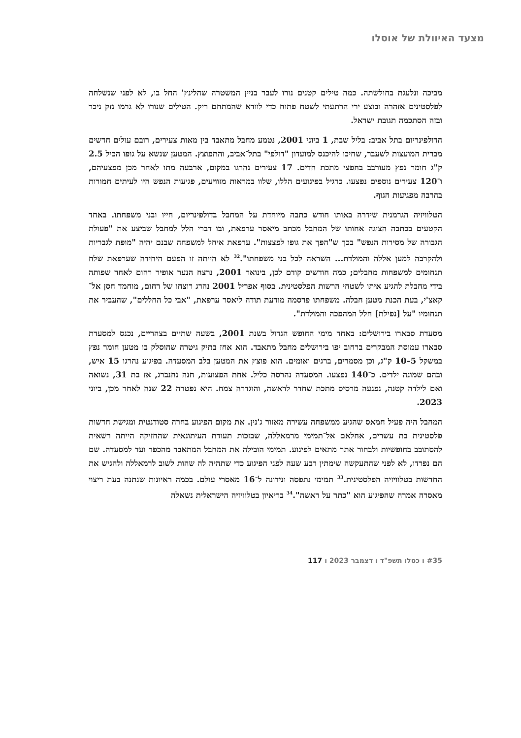מצעד האיוולת של אוסלו
מביכה ונלעגת בחולשתה. כמה טילים קטנים נורו לעבר בניין המשטרה שהלינץ' החל בו, לא לפני שנשלחה לפלסטינים אזהרה ובוצע ירי הרתעתי לשטח פתוח כדי לוודא שהמתחם ריק. הטילים שנורו לא גרמו נזק ניכר ובזה הסתכמה תגובת ישראל.
הדולפינריום בתל אביב: בליל שבת, 1 ביוני 2001, נטמע מחבל מתאבד בין מאות צעירים, רובם עולים חדשים מברית המועצות לשעבר, שחיכו להיכנס למועדון "דולפי" בתל־אביב, והתפוצץ. המטען שנשא על גופו הכיל 2.5 ק"ג חומר נפץ מעורבב בחפצי מתכת חדים. 17 צעירים נהרגו במקום, ארבעה מתו לאחר מכן מפצעיהם, ו־120 צעירים נוספים נפצעו. כרגיל בפיגועים הללו, שלוו במראות מזוויעים, פגיעות הנפש היו לעיתים חמורות בהרבה מפגיעות הגוף.
הטלוויזיה הגרמנית שידרה באותו חודש כתבה מיוחדת על המחבל בדולפינריום, חייו ובני משפחתו. באחד הקטעים בכתבה הציגה אחותו של המחבל מכתב מיאסר ערפאת, ובו דברי הלל למחבל שביצע את "פעולת הגבורה של מסירות הנפש" בכך ש"הפך את גופו לפצצות". ערפאת איחל למשפחה שבנם יהיה "מופת לגבריות ולהקרבה למען אללה והמולדת... השראה לכל בני משפחתו".<sup>32</sup> לא הייתה זו הפעם היחידה שערפאת שלח תנחומים למשפחות מחבלים; כמה חודשים קודם לכן, בינואר 2001, נרצח הנער אופיר רחום לאחר שפותה בידי מחבלת להגיע איתו לשטחי הרשות הפלסטינית. בסוף אפריל 2001 נהרג רוצחו של רחום, מוחמד חסן אל־קאצ'י, בעת הכנת מטען חבלה. משפחתו פרסמה מודעת תודה ליאסר ערפאת, "אבי כל החללים", שהעביר את תנחומיו "על [נפילת] חלל המהפכה והמולדת".
מסעדת סבארו בירושלים: באחד מימי החופש הגדול בשנת 2001, בשעה שתיים בצהריים, נכנס למסעדת סבארו עמוסת המבקרים ברחוב יפו בירושלים מחבל מתאבד. הוא אחז בתיק גיטרה שהוסלק בו מטען חומר נפץ במשקל 5–10 ק"ג, וכן מסמרים, ברגים ואומים. הוא פוצץ את המטען בלב המסעדה. בפיגוע נהרגו 15 איש, ובהם שמונה ילדים. כ־140 נפצעו. המסעדה נהרסה כליל. אחת הפצועות, חנה נחנברג, אז בת 31, נשואה ואם לילדה קטנה, נפגעה מרסיס מתכת שחדר לראשה, והוגדרה צמח. היא נפטרה 22 שנה לאחר מכן, ביוני 2023.
המחבל היה פעיל חמאס שהגיע ממשפחה עשירה מאזור ג'נין. את מקום הפיגוע בחרה סטודנטית ומגישת חדשות פלסטינית בת עשרים, אחלאם אל־תמימי מרמאללה, שבזכות תעודת העיתונאית שהחזיקה הייתה רשאית להסתובב בחופשיות ולבחור אתר מתאים לפיגוע. תמימי הובילה את המחבל המתאבד מהכפר ועד למסעדה. שם הם נפרדו, לא לפני שהתעקשה שימתין רבע שעה לפני הפיגוע כדי שתהיה לה שהות לשוב לרמאללה ולהגיש את החדשות בטלוויזיה הפלסטינית.<sup>33</sup> תמימי נתפסה ונידונה ל־16 מאסרי עולם. בכמה ראיונות שנתנה בעת ריצוי מאסרה אמרה שהפיגוע הוא "כתר על ראשה".<sup>34</sup> בריאיון בטלוויזיה הישראלית נשאלה
#35 ו כסלו תשפ"ד ו דצמבר 2023 ו 117